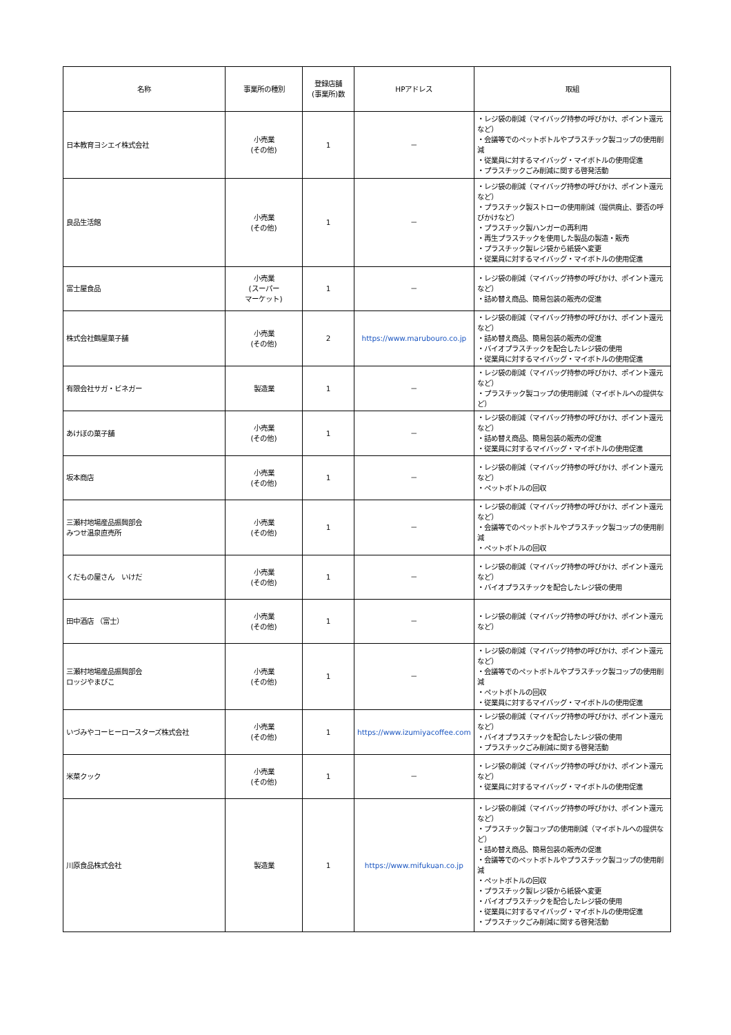| 名称 | 事業所の種別 | 登録店舗 (事業所)数 | HPアドレス | 取組 |
| --- | --- | --- | --- | --- |
| 日本教育ヨシエイ株式会社 | 小売業 (その他) | 1 | － | ・レジ袋の削減（マイバッグ持参の呼びかけ、ポイント還元など） ・会議等でのペットボトルやプラスチック製コップの使用削減 ・従業員に対するマイバッグ・マイボトルの使用促進 ・プラスチックごみ削減に関する啓発活動 |
| 良品生活館 | 小売業 (その他) | 1 | － | ・レジ袋の削減（マイバッグ持参の呼びかけ、ポイント還元など） ・プラスチック製ストローの使用削減（提供廃止、要否の呼びかけなど） ・プラスチック製ハンガーの再利用 ・再生プラスチックを使用した製品の製造・販売 ・プラスチック製レジ袋から紙袋へ変更 ・従業員に対するマイバッグ・マイボトルの使用促進 |
| 富士屋食品 | 小売業 (スーパー マーケット) | 1 | － | ・レジ袋の削減（マイバッグ持参の呼びかけ、ポイント還元など） ・詰め替え商品、簡易包装の販売の促進 |
| 株式会社鶴屋菓子舗 | 小売業 (その他) | 2 | https://www.marubouro.co.jp | ・レジ袋の削減（マイバッグ持参の呼びかけ、ポイント還元など） ・詰め替え商品、簡易包装の販売の促進 ・バイオプラスチックを配合したレジ袋の使用 ・従業員に対するマイバッグ・マイボトルの使用促進 |
| 有限会社サガ・ビネガー | 製造業 | 1 | － | ・レジ袋の削減（マイバッグ持参の呼びかけ、ポイント還元など） ・プラスチック製コップの使用削減（マイボトルへの提供など） |
| あけぼの菓子舗 | 小売業 (その他) | 1 | － | ・レジ袋の削減（マイバッグ持参の呼びかけ、ポイント還元など） ・詰め替え商品、簡易包装の販売の促進 ・従業員に対するマイバッグ・マイボトルの使用促進 |
| 坂本商店 | 小売業 (その他) | 1 | － | ・レジ袋の削減（マイバッグ持参の呼びかけ、ポイント還元など） ・ペットボトルの回収 |
| 三瀬村地場産品振興部会 みつせ温泉直売所 | 小売業 (その他) | 1 | － | ・レジ袋の削減（マイバッグ持参の呼びかけ、ポイント還元など） ・会議等でのペットボトルやプラスチック製コップの使用削減 ・ペットボトルの回収 |
| くだもの屋さん いけだ | 小売業 (その他) | 1 | － | ・レジ袋の削減（マイバッグ持参の呼びかけ、ポイント還元など） ・バイオプラスチックを配合したレジ袋の使用 |
| 田中酒店 （富士） | 小売業 (その他) | 1 | － | ・レジ袋の削減（マイバッグ持参の呼びかけ、ポイント還元など） |
| 三瀬村地場産品振興部会 ロッジやまびこ | 小売業 (その他) | 1 | － | ・レジ袋の削減（マイバッグ持参の呼びかけ、ポイント還元など） ・会議等でのペットボトルやプラスチック製コップの使用削減 ・ペットボトルの回収 ・従業員に対するマイバッグ・マイボトルの使用促進 |
| いづみやコーヒーロースターズ株式会社 | 小売業 (その他) | 1 | https://www.izumiyacoffee.com | ・レジ袋の削減（マイバッグ持参の呼びかけ、ポイント還元など） ・バイオプラスチックを配合したレジ袋の使用 ・プラスチックごみ削減に関する啓発活動 |
| 米菜クック | 小売業 (その他) | 1 | － | ・レジ袋の削減（マイバッグ持参の呼びかけ、ポイント還元など） ・従業員に対するマイバッグ・マイボトルの使用促進 |
| 川原食品株式会社 | 製造業 | 1 | https://www.mifukuan.co.jp | ・レジ袋の削減（マイバッグ持参の呼びかけ、ポイント還元など） ・プラスチック製コップの使用削減（マイボトルへの提供など） ・詰め替え商品、簡易包装の販売の促進 ・会議等でのペットボトルやプラスチック製コップの使用削減 ・ペットボトルの回収 ・プラスチック製レジ袋から紙袋へ変更 ・バイオプラスチックを配合したレジ袋の使用 ・従業員に対するマイバッグ・マイボトルの使用促進 ・プラスチックごみ削減に関する啓発活動 |